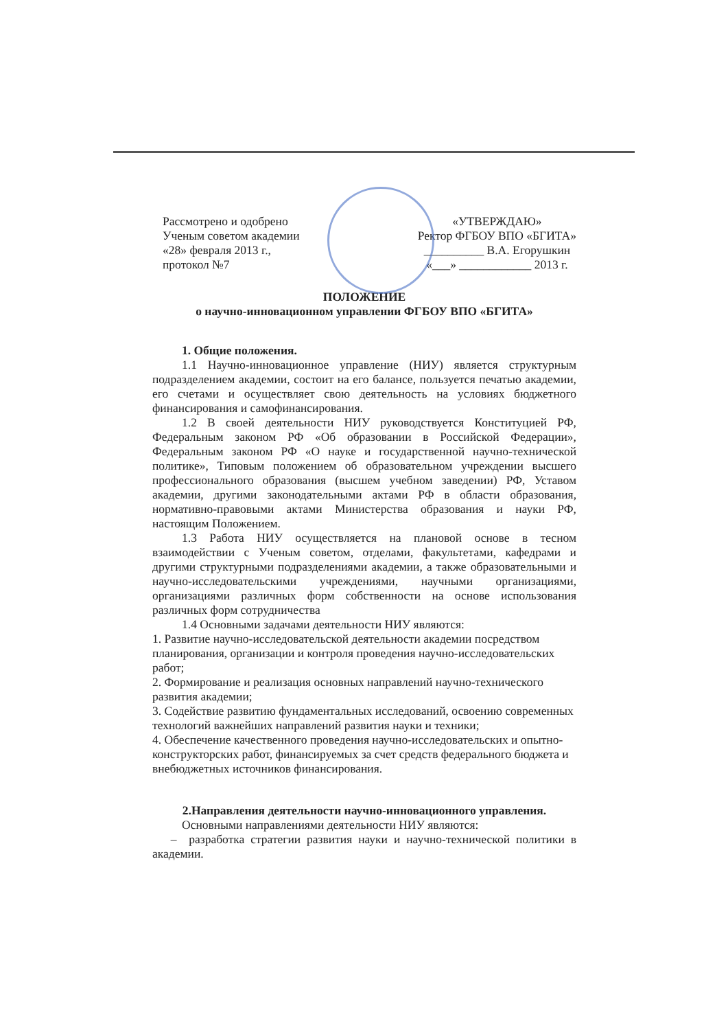Рассмотрено и одобрено
Ученым советом академии
«28» февраля 2013 г.,
протокол №7
«УТВЕРЖДАЮ»
Ректор ФГБОУ ВПО «БГИТА»
__________ В.А. Егорушкин
«___» ____________ 2013 г.
ПОЛОЖЕНИЕ
о научно-инновационном управлении ФГБОУ ВПО «БГИТА»
1. Общие положения.
1.1 Научно-инновационное управление (НИУ) является структурным подразделением академии, состоит на его балансе, пользуется печатью академии, его счетами и осуществляет свою деятельность на условиях бюджетного финансирования и самофинансирования.
1.2 В своей деятельности НИУ руководствуется Конституцией РФ, Федеральным законом РФ «Об образовании в Российской Федерации», Федеральным законом РФ «О науке и государственной научно-технической политике», Типовым положением об образовательном учреждении высшего профессионального образования (высшем учебном заведении) РФ, Уставом академии, другими законодательными актами РФ в области образования, нормативно-правовыми актами Министерства образования и науки РФ, настоящим Положением.
1.3 Работа НИУ осуществляется на плановой основе в тесном взаимодействии с Ученым советом, отделами, факультетами, кафедрами и другими структурными подразделениями академии, а также образовательными и научно-исследовательскими учреждениями, научными организациями, организациями различных форм собственности на основе использования различных форм сотрудничества
1.4 Основными задачами деятельности НИУ являются:
1. Развитие научно-исследовательской деятельности академии посредством планирования, организации и контроля проведения научно-исследовательских работ;
2. Формирование и реализация основных направлений научно-технического развития академии;
3. Содействие развитию фундаментальных исследований, освоению современных технологий важнейших направлений развития науки и техники;
4. Обеспечение качественного проведения научно-исследовательских и опытно-конструкторских работ, финансируемых за счет средств федерального бюджета и внебюджетных источников финансирования.
2.Направления деятельности научно-инновационного управления.
Основными направлениями деятельности НИУ являются:
– разработка стратегии развития науки и научно-технической политики в академии.